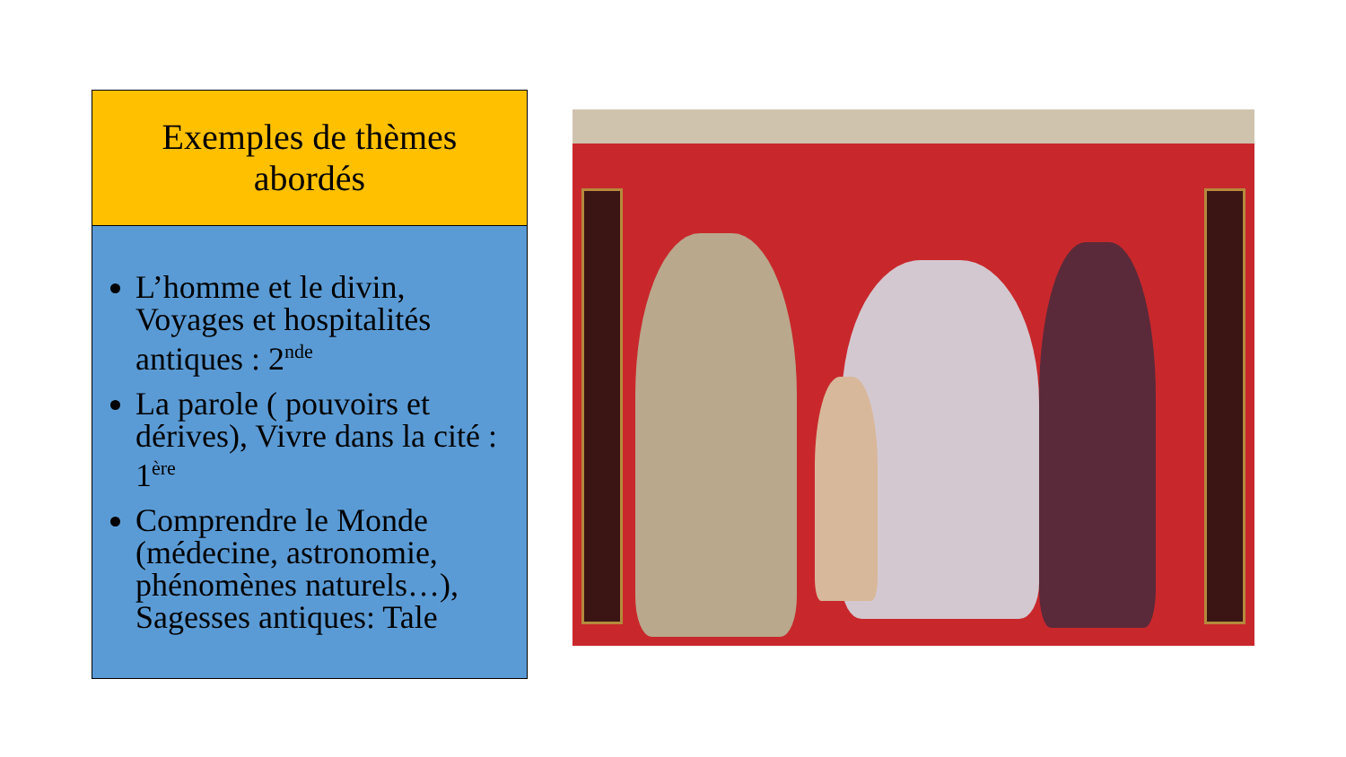Exemples de thèmes
abordés
L’homme et le divin, Voyages et hospitalités antiques : 2<sup>nde</sup>
La parole ( pouvoirs et dérives), Vivre dans la cité : 1<sup>ère</sup>
Comprendre le Monde (médecine, astronomie, phénomènes naturels…), Sagesses antiques: Tale